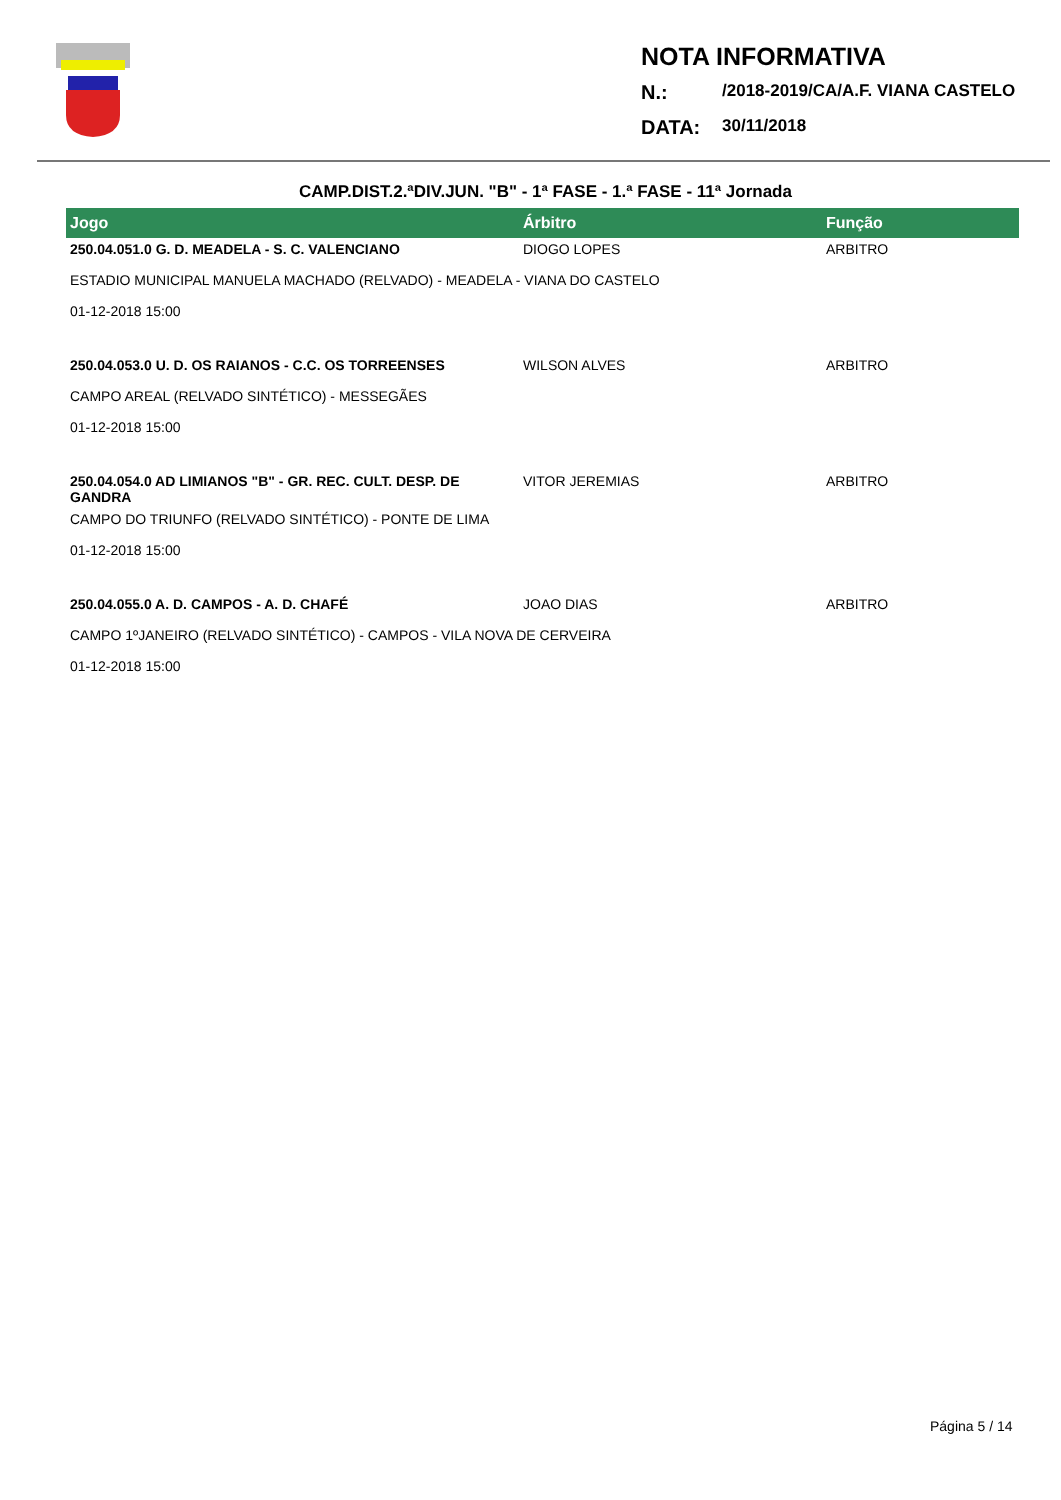NOTA INFORMATIVA
N.: /2018-2019/CA/A.F. VIANA CASTELO
DATA: 30/11/2018
CAMP.DIST.2.ªDIV.JUN. "B" - 1ª FASE - 1.ª FASE - 11ª Jornada
| Jogo | Árbitro | Função |
| --- | --- | --- |
| 250.04.051.0 G. D. MEADELA - S. C. VALENCIANO | DIOGO LOPES | ARBITRO |
| ESTADIO MUNICIPAL MANUELA MACHADO (RELVADO) - MEADELA - VIANA DO CASTELO | | |
| 01-12-2018 15:00 | | |
| 250.04.053.0 U. D. OS RAIANOS - C.C. OS TORREENSES | WILSON ALVES | ARBITRO |
| CAMPO AREAL (RELVADO SINTÉTICO) - MESSEGÃES | | |
| 01-12-2018 15:00 | | |
| 250.04.054.0 AD LIMIANOS "B" - GR. REC. CULT. DESP. DE GANDRA | VITOR JEREMIAS | ARBITRO |
| CAMPO DO TRIUNFO (RELVADO SINTÉTICO) - PONTE DE LIMA | | |
| 01-12-2018 15:00 | | |
| 250.04.055.0 A. D. CAMPOS - A. D. CHAFÉ | JOAO DIAS | ARBITRO |
| CAMPO 1ºJANEIRO (RELVADO SINTÉTICO) - CAMPOS - VILA NOVA DE CERVEIRA | | |
| 01-12-2018 15:00 | | |
Página 5 / 14